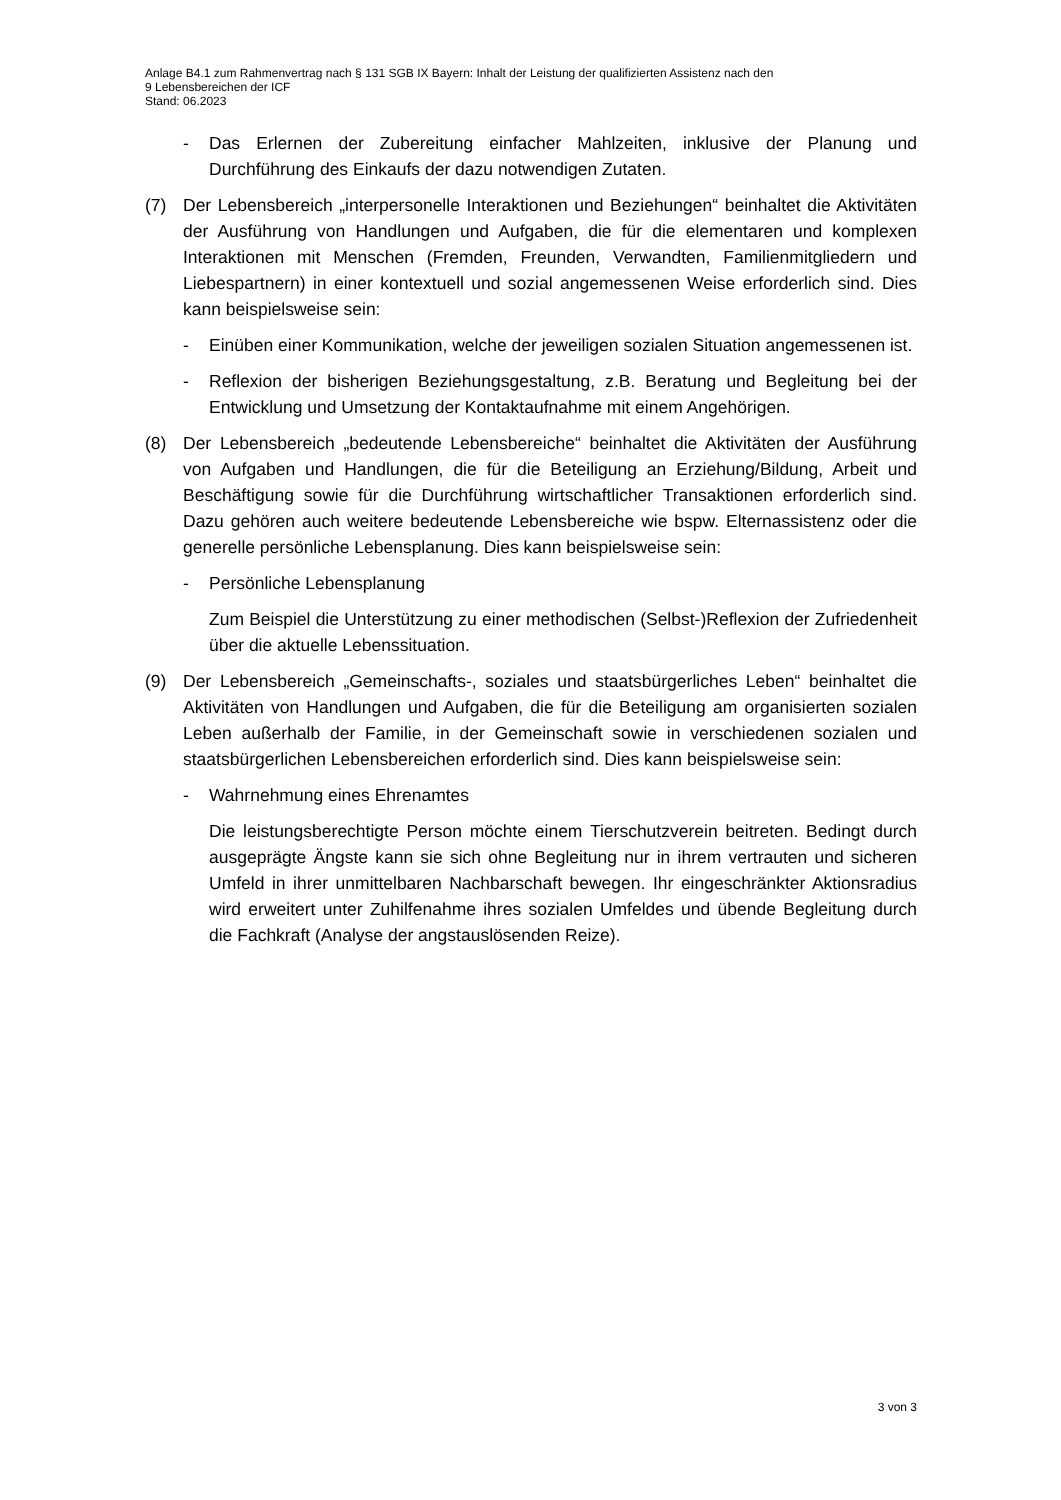Anlage B4.1 zum Rahmenvertrag nach § 131 SGB IX Bayern: Inhalt der Leistung der qualifizierten Assistenz nach den
9 Lebensbereichen der ICF
Stand: 06.2023
- Das Erlernen der Zubereitung einfacher Mahlzeiten, inklusive der Planung und Durchführung des Einkaufs der dazu notwendigen Zutaten.
(7) Der Lebensbereich „interpersonelle Interaktionen und Beziehungen“ beinhaltet die Aktivitäten der Ausführung von Handlungen und Aufgaben, die für die elementaren und komplexen Interaktionen mit Menschen (Fremden, Freunden, Verwandten, Familienmitgliedern und Liebespartnern) in einer kontextuell und sozial angemessenen Weise erforderlich sind. Dies kann beispielsweise sein:
- Einüben einer Kommunikation, welche der jeweiligen sozialen Situation angemessenen ist.
- Reflexion der bisherigen Beziehungsgestaltung, z.B. Beratung und Begleitung bei der Entwicklung und Umsetzung der Kontaktaufnahme mit einem Angehörigen.
(8) Der Lebensbereich „bedeutende Lebensbereiche“ beinhaltet die Aktivitäten der Ausführung von Aufgaben und Handlungen, die für die Beteiligung an Erziehung/Bildung, Arbeit und Beschäftigung sowie für die Durchführung wirtschaftlicher Transaktionen erforderlich sind. Dazu gehören auch weitere bedeutende Lebensbereiche wie bspw. Elternassistenz oder die generelle persönliche Lebensplanung. Dies kann beispielsweise sein:
- Persönliche Lebensplanung
Zum Beispiel die Unterstützung zu einer methodischen (Selbst-)Reflexion der Zufriedenheit über die aktuelle Lebenssituation.
(9) Der Lebensbereich „Gemeinschafts-, soziales und staatsbürgerliches Leben“ beinhaltet die Aktivitäten von Handlungen und Aufgaben, die für die Beteiligung am organisierten sozialen Leben außerhalb der Familie, in der Gemeinschaft sowie in verschiedenen sozialen und staatsbürgerlichen Lebensbereichen erforderlich sind. Dies kann beispielsweise sein:
- Wahrnehmung eines Ehrenamtes
Die leistungsberechtigte Person möchte einem Tierschutzverein beitreten. Bedingt durch ausgeprägte Ängste kann sie sich ohne Begleitung nur in ihrem vertrauten und sicheren Umfeld in ihrer unmittelbaren Nachbarschaft bewegen. Ihr eingeschränkter Aktionsradius wird erweitert unter Zuhilfenahme ihres sozialen Umfeldes und übende Begleitung durch die Fachkraft (Analyse der angstauslösenden Reize).
3 von 3